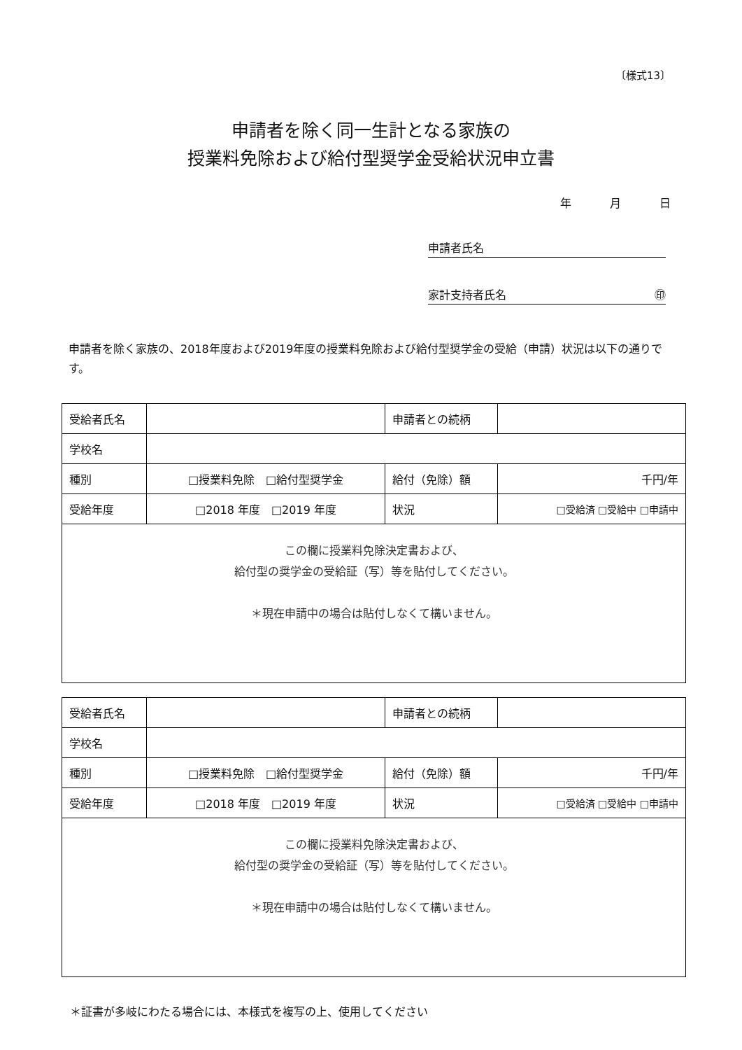〔様式13〕
申請者を除く同一生計となる家族の
授業料免除および給付型奨学金受給状況申立書
年 月 日
申請者氏名
家計支持者氏名 ㊞
申請者を除く家族の、2018年度および2019年度の授業料免除および給付型奨学金の受給（申請）状況は以下の通りです。
| 受給者氏名 | | 申請者との続柄 | |
| 学校名 | | | |
| 種別 | □授業料免除 □給付型奨学金 | 給付（免除）額 | 千円/年 |
| 受給年度 | □2018 年度 □2019 年度 | 状況 | □受給済 □受給中 □申請中 |
| この欄に授業料免除決定書および、 給付型の奨学金の受給証（写）等を貼付してください。 ＊現在申請中の場合は貼付しなくて構いません。 | | | |
| 受給者氏名 | | 申請者との続柄 | |
| 学校名 | | | |
| 種別 | □授業料免除 □給付型奨学金 | 給付（免除）額 | 千円/年 |
| 受給年度 | □2018 年度 □2019 年度 | 状況 | □受給済 □受給中 □申請中 |
| この欄に授業料免除決定書および、 給付型の奨学金の受給証（写）等を貼付してください。 ＊現在申請中の場合は貼付しなくて構いません。 | | | |
＊証書が多岐にわたる場合には、本様式を複写の上、使用してください